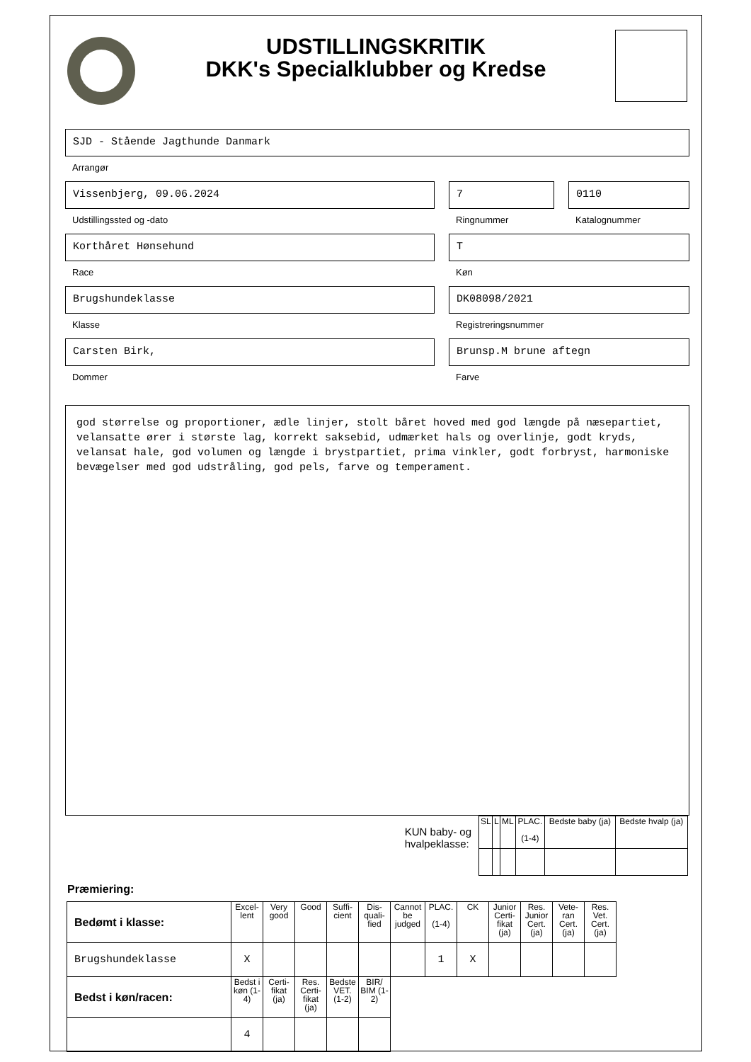UDSTILLINGSKRITIK
DKK's Specialklubber og Kredse
SJD - Stående Jagthunde Danmark
Arrangør
Vissenbjerg, 09.06.2024
Udstillingssted og -dato
7
Ringnummer
0110
Katalognummer
Korthåret Hønsehund
Race
T
Køn
Brugshundeklasse
Klasse
DK08098/2021
Registreringsnummer
Carsten Birk,
Dommer
Brunsp.M brune aftegn
Farve
god størrelse og proportioner, ædle linjer, stolt båret hoved med god længde på næsepartiet, velansatte ører i største lag, korrekt saksebid, udmærket hals og overlinje, godt kryds, velansat hale, god volumen og længde i brystpartiet, prima vinkler, godt forbryst, harmoniske bevægelser med god udstråling, god pels, farve og temperament.
KUN baby- og
hvalpeklasse:
| SL | L | ML | PLAC. (1-4) | Bedste baby (ja) | Bedste hvalp (ja) |
| --- | --- | --- | --- | --- | --- |
Præmiering:
| Bedømt i klasse: | Excel-lent | Very good | Good | Suffi-cient | Dis-quali-fied | Cannot be judged | PLAC. (1-4) | CK | Junior Certi-fikat (ja) | Res. Junior Cert. (ja) | Vete-ran Cert. (ja) | Res. Vet. Cert. (ja) |
| --- | --- | --- | --- | --- | --- | --- | --- | --- | --- | --- | --- | --- |
| Brugshundeklasse | X | | | | | | 1 | X | | | | |
| Bedst i køn/racen: | Bedst i køn (1-4) | Certi-fikat (ja) | Res. Certi-fikat (ja) | Bedste VET. (1-2) | BIR/ BIM (1-2) | | | | | | | |
| | 4 | | | | | | | | | | | |